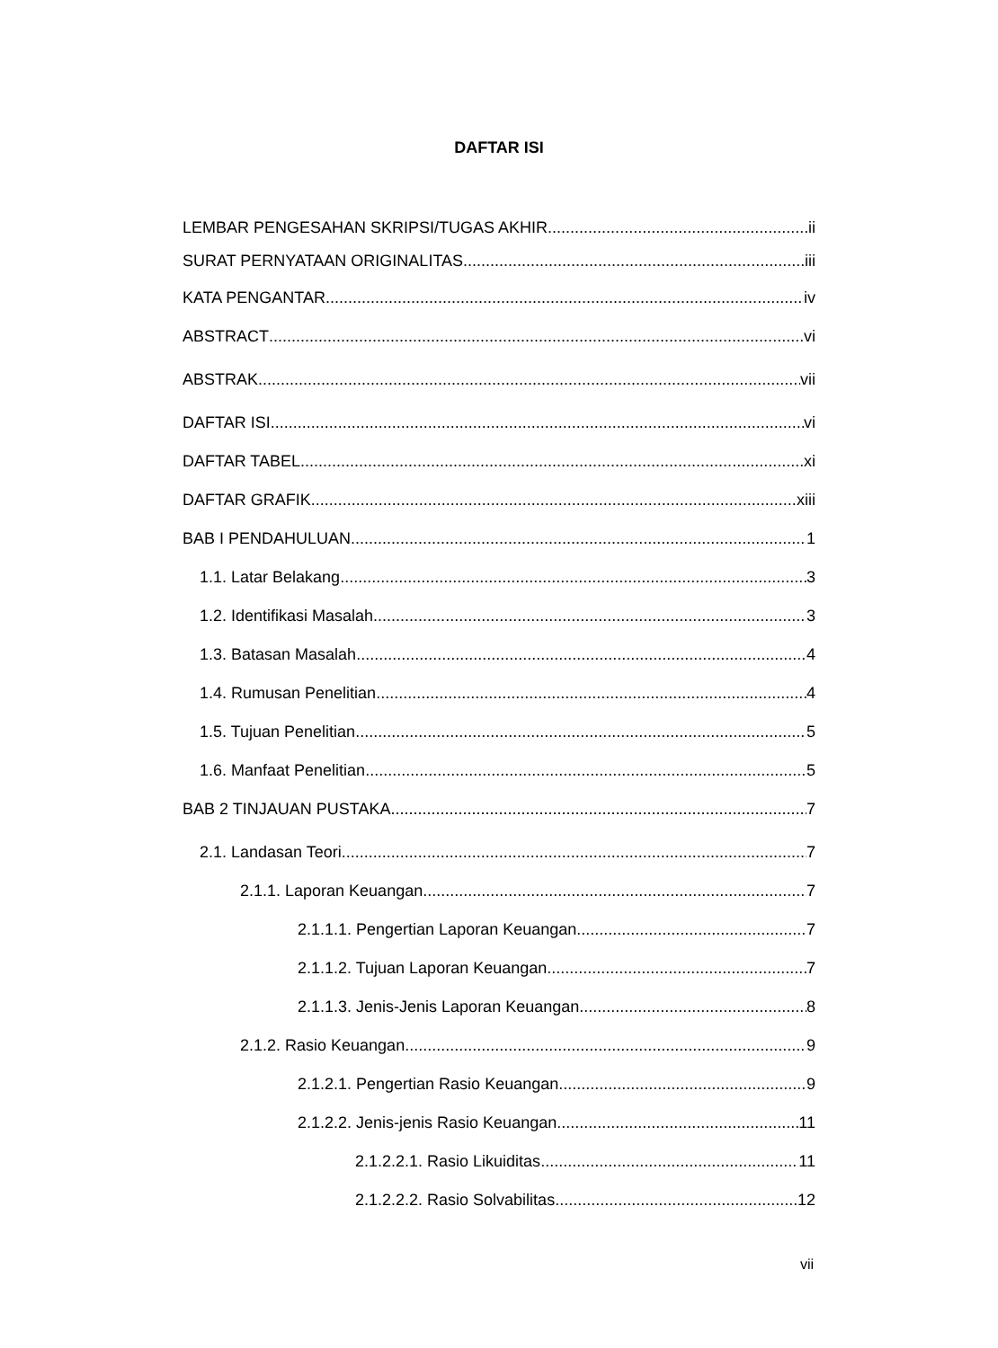DAFTAR ISI
LEMBAR PENGESAHAN SKRIPSI/TUGAS AKHIR ii
SURAT PERNYATAAN ORIGINALITAS iii
KATA PENGANTAR iv
ABSTRACT vi
ABSTRAK vii
DAFTAR ISI vi
DAFTAR TABEL xi
DAFTAR GRAFIK xiii
BAB I PENDAHULUAN 1
1.1. Latar Belakang 3
1.2. Identifikasi Masalah 3
1.3. Batasan Masalah 4
1.4. Rumusan Penelitian 4
1.5. Tujuan Penelitian 5
1.6. Manfaat Penelitian 5
BAB 2 TINJAUAN PUSTAKA 7
2.1. Landasan Teori 7
2.1.1. Laporan Keuangan 7
2.1.1.1. Pengertian Laporan Keuangan 7
2.1.1.2. Tujuan Laporan Keuangan 7
2.1.1.3. Jenis-Jenis Laporan Keuangan 8
2.1.2. Rasio Keuangan 9
2.1.2.1. Pengertian Rasio Keuangan 9
2.1.2.2. Jenis-jenis Rasio Keuangan 11
2.1.2.2.1. Rasio Likuiditas 11
2.1.2.2.2. Rasio Solvabilitas 12
vii